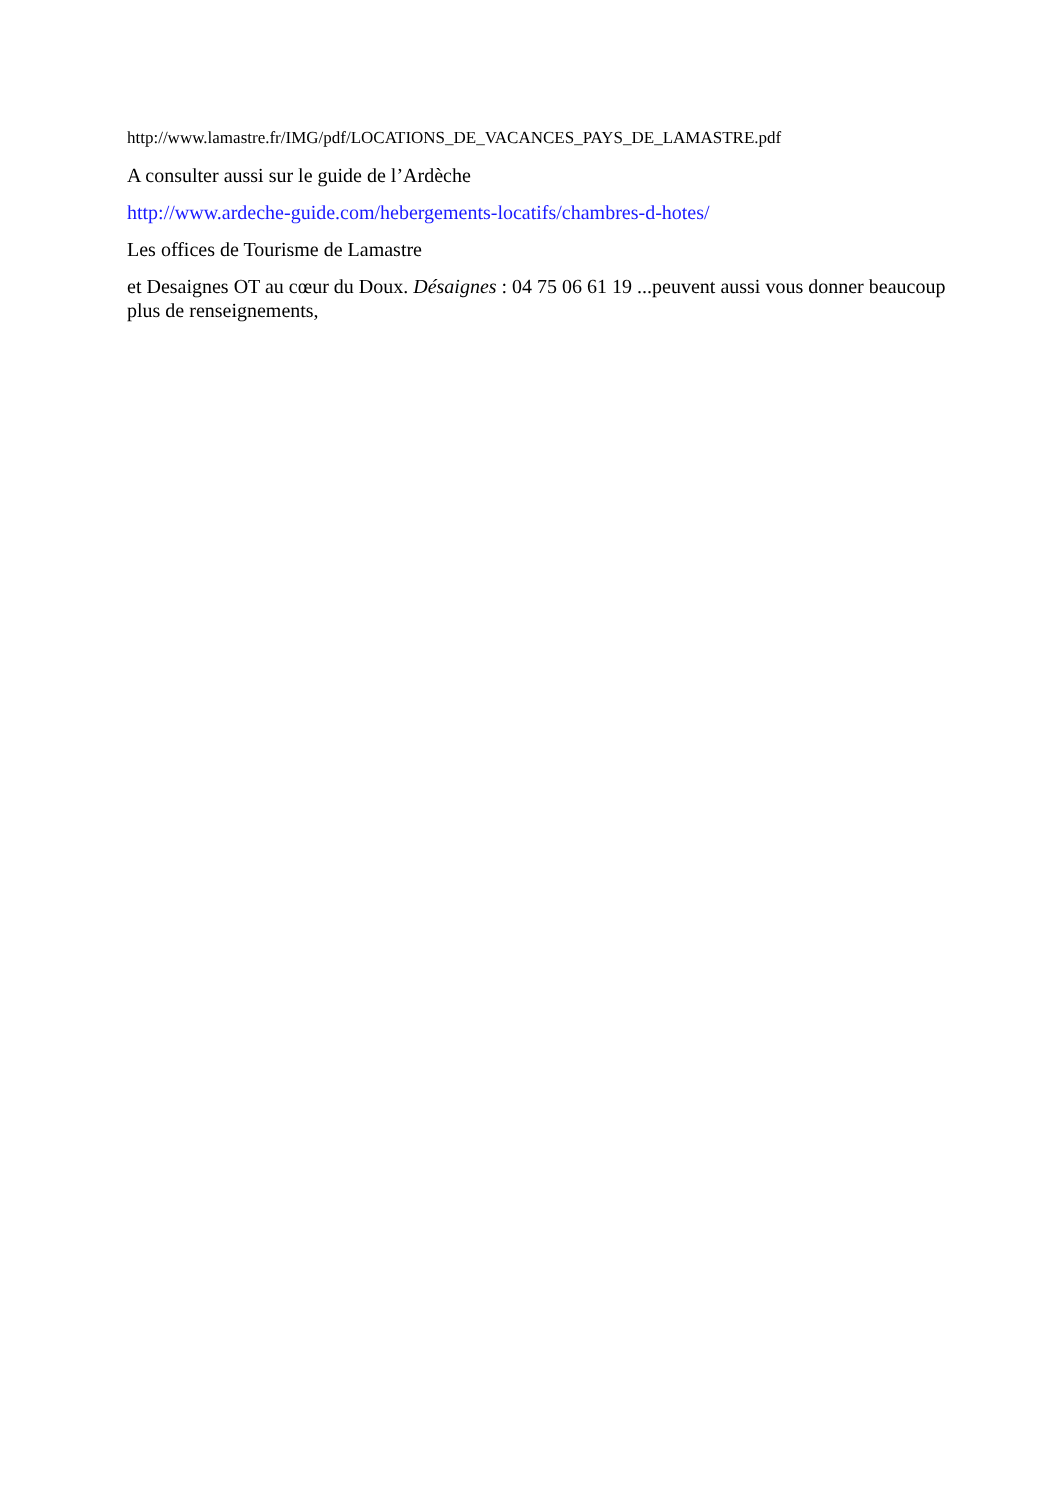http://www.lamastre.fr/IMG/pdf/LOCATIONS_DE_VACANCES_PAYS_DE_LAMASTRE.pdf
A consulter aussi sur le guide de l’Ardèche
http://www.ardeche-guide.com/hebergements-locatifs/chambres-d-hotes/
Les offices de Tourisme de Lamastre
et Desaignes OT au cœur du Doux. Désaignes : 04 75 06 61 19 ...peuvent aussi vous donner beaucoup plus de renseignements,